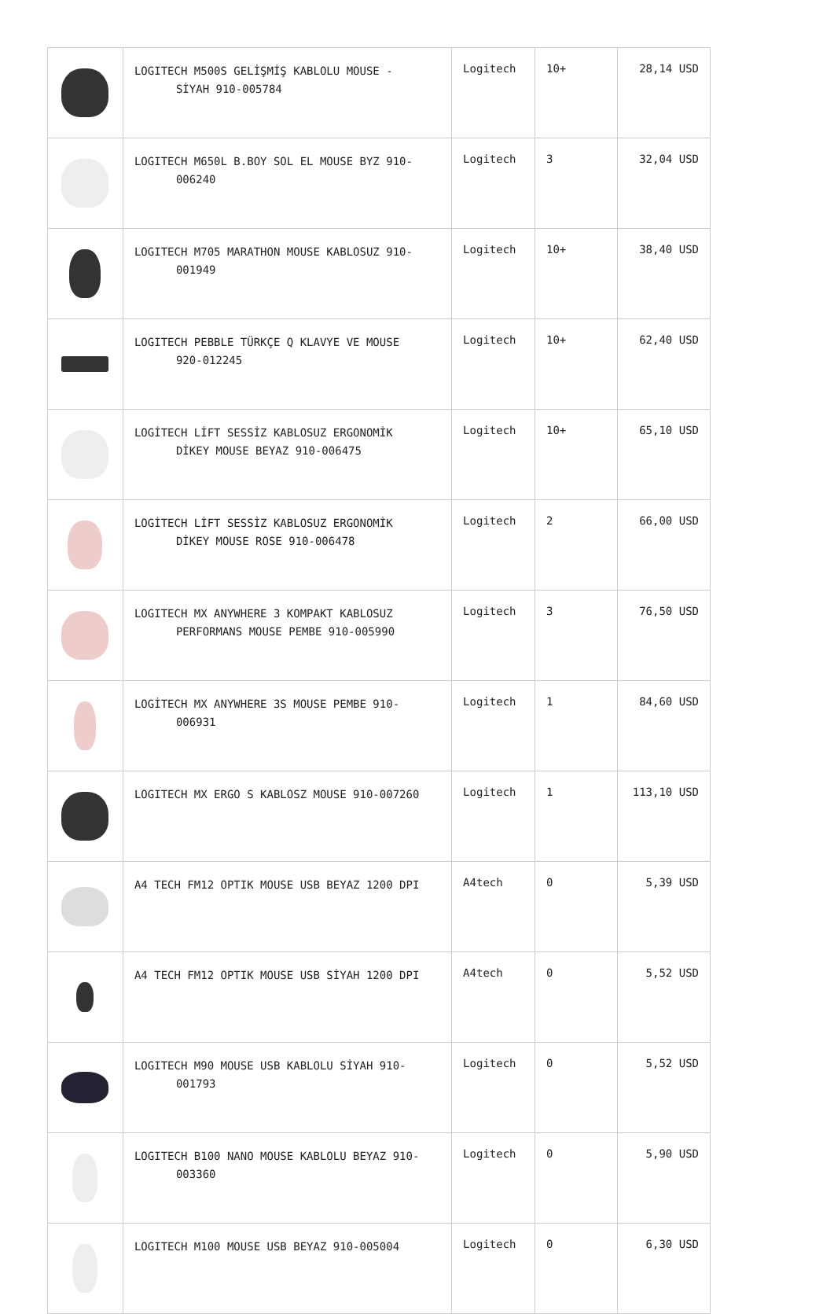| | LOGITECH M500S GELİŞMİŞ KABLOLU MOUSE - SİYAH 910-005784 | Logitech | 10+ | 28,14 USD |
| | LOGITECH M650L B.BOY SOL EL MOUSE BYZ 910- 006240 | Logitech | 3 | 32,04 USD |
| | LOGITECH M705 MARATHON MOUSE KABLOSUZ 910- 001949 | Logitech | 10+ | 38,40 USD |
| | LOGITECH PEBBLE TÜRKÇE Q KLAVYE VE MOUSE 920-012245 | Logitech | 10+ | 62,40 USD |
| | LOGİTECH LİFT SESSİZ KABLOSUZ ERGONOMİK DİKEY MOUSE BEYAZ 910-006475 | Logitech | 10+ | 65,10 USD |
| | LOGİTECH LİFT SESSİZ KABLOSUZ ERGONOMİK DİKEY MOUSE ROSE 910-006478 | Logitech | 2 | 66,00 USD |
| | LOGITECH MX ANYWHERE 3 KOMPAKT KABLOSUZ PERFORMANS MOUSE PEMBE 910-005990 | Logitech | 3 | 76,50 USD |
| | LOGİTECH MX ANYWHERE 3S MOUSE PEMBE 910- 006931 | Logitech | 1 | 84,60 USD |
| | LOGITECH MX ERGO S KABLOSZ MOUSE 910-007260 | Logitech | 1 | 113,10 USD |
| | A4 TECH FM12 OPTIK MOUSE USB BEYAZ 1200 DPI | A4tech | 0 | 5,39 USD |
| | A4 TECH FM12 OPTIK MOUSE USB SİYAH 1200 DPI | A4tech | 0 | 5,52 USD |
| | LOGITECH M90 MOUSE USB KABLOLU SİYAH 910- 001793 | Logitech | 0 | 5,52 USD |
| | LOGITECH B100 NANO MOUSE KABLOLU BEYAZ 910- 003360 | Logitech | 0 | 5,90 USD |
| | LOGITECH M100 MOUSE USB BEYAZ 910-005004 | Logitech | 0 | 6,30 USD |